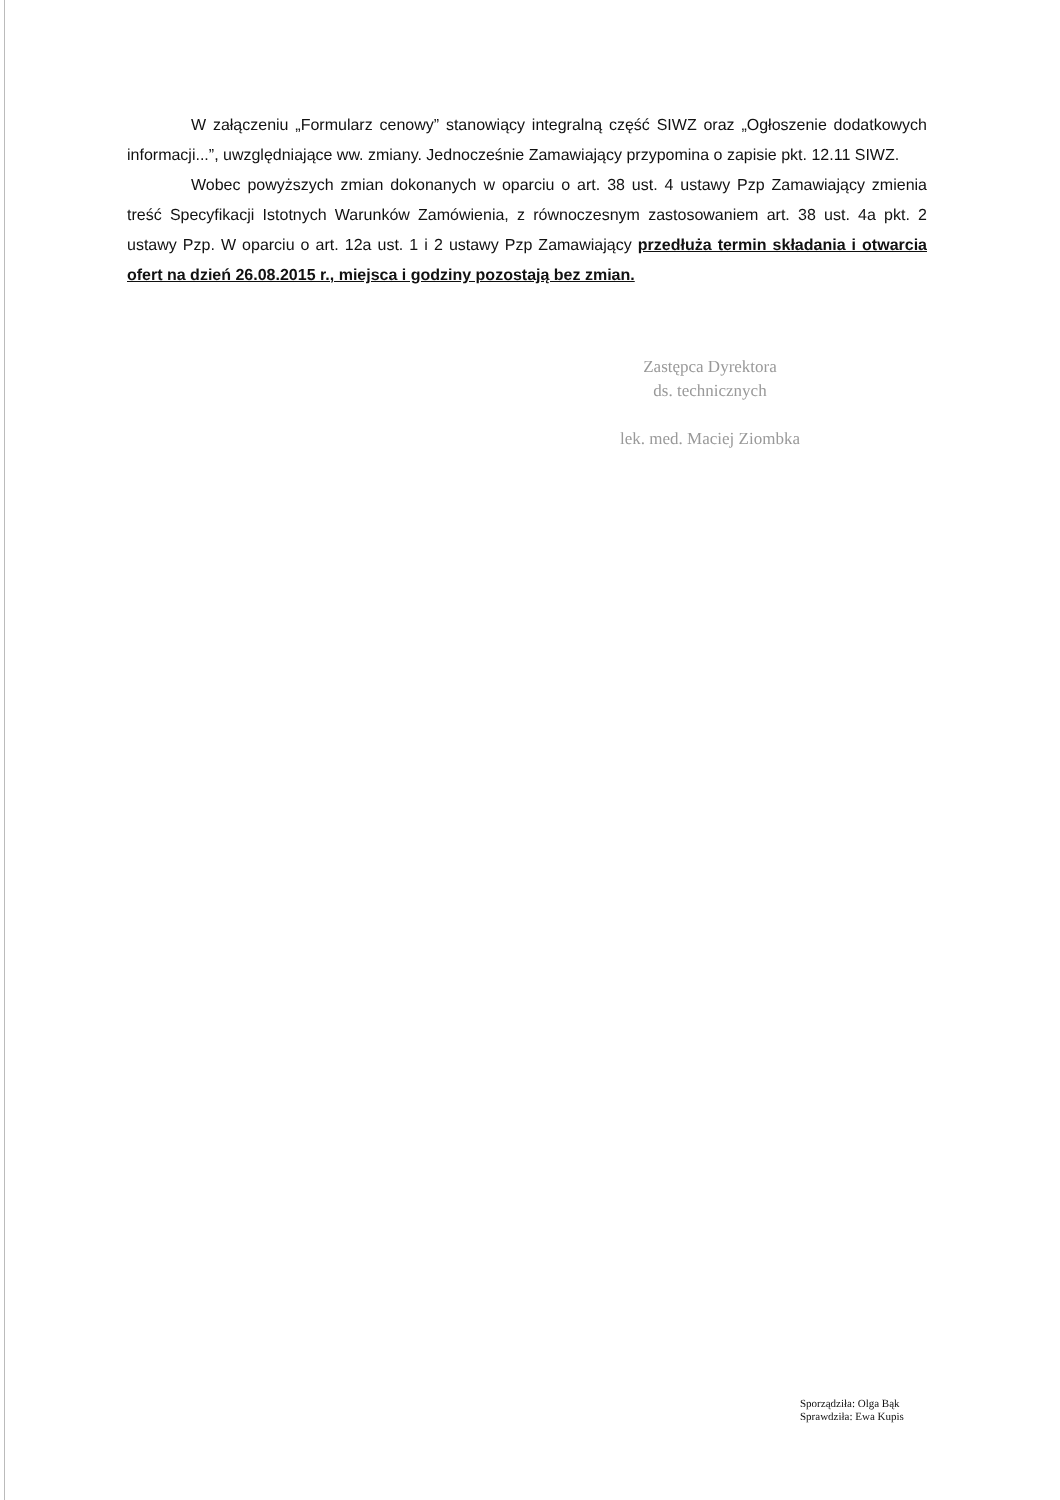W załączeniu „Formularz cenowy” stanowiący integralną część SIWZ oraz „Ogłoszenie dodatkowych informacji...”, uwzględniające ww. zmiany. Jednocześnie Zamawiający przypomina o zapisie pkt. 12.11 SIWZ.
Wobec powyższych zmian dokonanych w oparciu o art. 38 ust. 4 ustawy Pzp Zamawiający zmienia treść Specyfikacji Istotnych Warunków Zamówienia, z równoczesnym zastosowaniem art. 38 ust. 4a pkt. 2 ustawy Pzp. W oparciu o art. 12a ust. 1 i 2 ustawy Pzp Zamawiający przedłuża termin składania i otwarcia ofert na dzień 26.08.2015 r., miejsca i godziny pozostają bez zmian.
Zastępca Dyrektora
ds. technicznych
lek. med. Maciej Ziombka
Sporządziła: Olga Bąk
Sprawdziła: Ewa Kupis